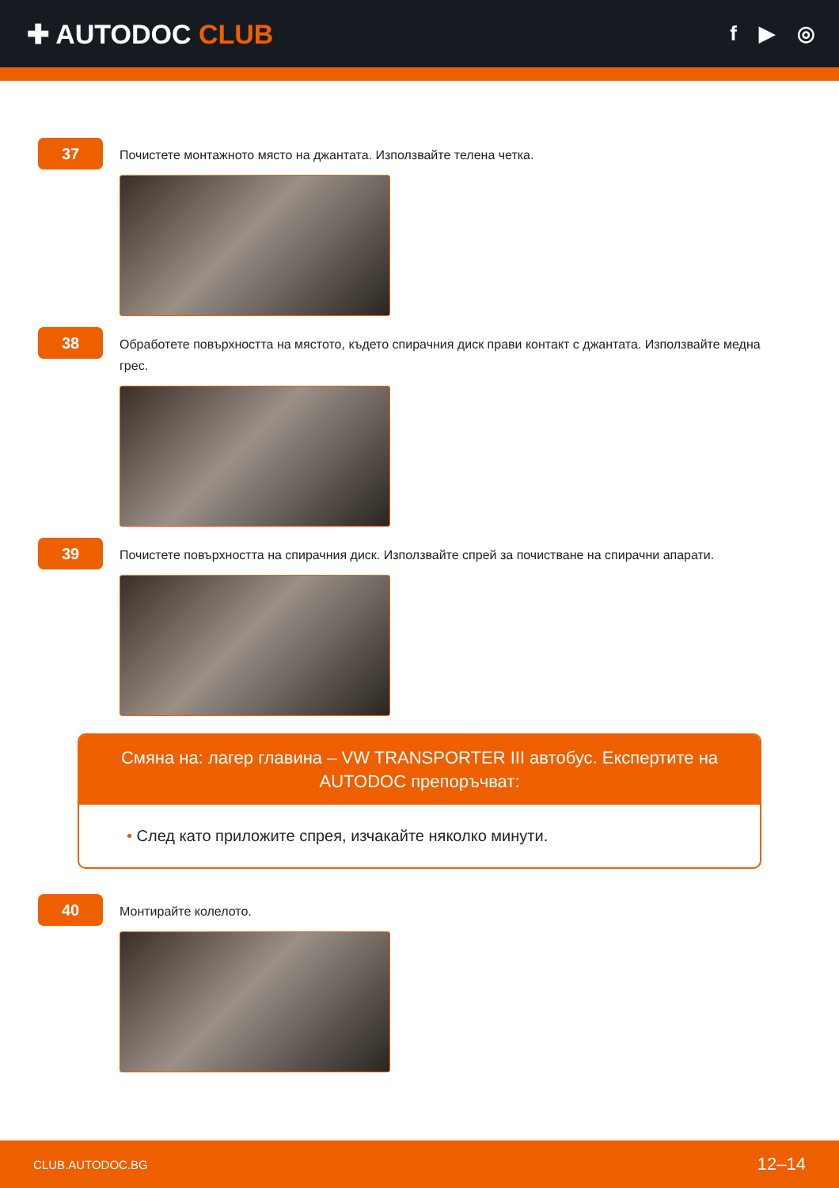✚ AUTODOC CLUB
f ▶ ◎
37
Почистете монтажното място на джантата. Използвайте телена четка.
38
Обработете повърхността на мястото, където спирачния диск прави контакт с джантата. Използвайте медна грес.
39
Почистете повърхността на спирачния диск. Използвайте спрей за почистване на спирачни апарати.
Смяна на: лагер главина – VW TRANSPORTER III автобус. Експертите на AUTODOC препоръчват:
• След като приложите спрея, изчакайте няколко минути.
40
Монтирайте колелото.
CLUB.AUTODOC.BG 12–14